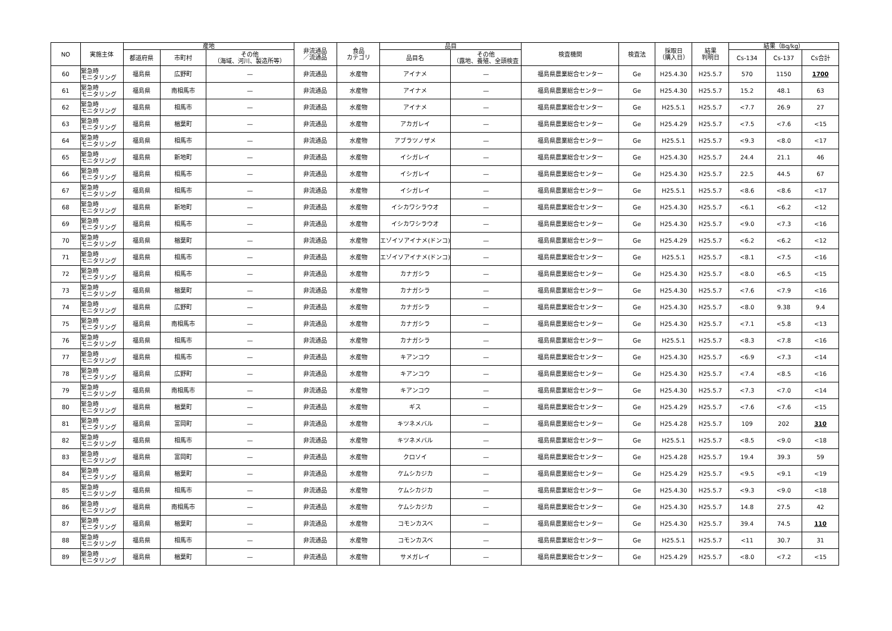| NO | 実施主体 | 産地 | | | 非流通品 ／流通品 | 食品 カテゴリ | 品目 | | 検査機関 | 検査法 | 採取日 （購入日） | 結果 判明日 | 結果（Bq/kg） | | |
| --- | --- | --- | --- | --- | --- | --- | --- | --- | --- | --- | --- | --- | --- | --- | --- |
| | | 都道府県 | 市町村 | その他 （海域、河川、製造所等） | | | 品目名 | その他 （露地、養殖、全頭検査 | | | | | Cs-134 | Cs-137 | Cs合計 |
| 60 | 緊急時 モニタリング | 福島県 | 広野町 | — | 非流通品 | 水産物 | アイナメ | — | 福島県農業総合センター | Ge | H25.4.30 | H25.5.7 | 570 | 1150 | 1700 |
| 61 | 緊急時 モニタリング | 福島県 | 南相馬市 | — | 非流通品 | 水産物 | アイナメ | — | 福島県農業総合センター | Ge | H25.4.30 | H25.5.7 | 15.2 | 48.1 | 63 |
| 62 | 緊急時 モニタリング | 福島県 | 相馬市 | — | 非流通品 | 水産物 | アイナメ | — | 福島県農業総合センター | Ge | H25.5.1 | H25.5.7 | <7.7 | 26.9 | 27 |
| 63 | 緊急時 モニタリング | 福島県 | 楢葉町 | — | 非流通品 | 水産物 | アカガレイ | — | 福島県農業総合センター | Ge | H25.4.29 | H25.5.7 | <7.5 | <7.6 | <15 |
| 64 | 緊急時 モニタリング | 福島県 | 相馬市 | — | 非流通品 | 水産物 | アブラツノザメ | — | 福島県農業総合センター | Ge | H25.5.1 | H25.5.7 | <9.3 | <8.0 | <17 |
| 65 | 緊急時 モニタリング | 福島県 | 新地町 | — | 非流通品 | 水産物 | イシガレイ | — | 福島県農業総合センター | Ge | H25.4.30 | H25.5.7 | 24.4 | 21.1 | 46 |
| 66 | 緊急時 モニタリング | 福島県 | 相馬市 | — | 非流通品 | 水産物 | イシガレイ | — | 福島県農業総合センター | Ge | H25.4.30 | H25.5.7 | 22.5 | 44.5 | 67 |
| 67 | 緊急時 モニタリング | 福島県 | 相馬市 | — | 非流通品 | 水産物 | イシガレイ | — | 福島県農業総合センター | Ge | H25.5.1 | H25.5.7 | <8.6 | <8.6 | <17 |
| 68 | 緊急時 モニタリング | 福島県 | 新地町 | — | 非流通品 | 水産物 | イシカワシラウオ | — | 福島県農業総合センター | Ge | H25.4.30 | H25.5.7 | <6.1 | <6.2 | <12 |
| 69 | 緊急時 モニタリング | 福島県 | 相馬市 | — | 非流通品 | 水産物 | イシカワシラウオ | — | 福島県農業総合センター | Ge | H25.4.30 | H25.5.7 | <9.0 | <7.3 | <16 |
| 70 | 緊急時 モニタリング | 福島県 | 楢葉町 | — | 非流通品 | 水産物 | エゾイソアイナメ(ドンコ) | — | 福島県農業総合センター | Ge | H25.4.29 | H25.5.7 | <6.2 | <6.2 | <12 |
| 71 | 緊急時 モニタリング | 福島県 | 相馬市 | — | 非流通品 | 水産物 | エゾイソアイナメ(ドンコ) | — | 福島県農業総合センター | Ge | H25.5.1 | H25.5.7 | <8.1 | <7.5 | <16 |
| 72 | 緊急時 モニタリング | 福島県 | 相馬市 | — | 非流通品 | 水産物 | カナガシラ | — | 福島県農業総合センター | Ge | H25.4.30 | H25.5.7 | <8.0 | <6.5 | <15 |
| 73 | 緊急時 モニタリング | 福島県 | 楢葉町 | — | 非流通品 | 水産物 | カナガシラ | — | 福島県農業総合センター | Ge | H25.4.30 | H25.5.7 | <7.6 | <7.9 | <16 |
| 74 | 緊急時 モニタリング | 福島県 | 広野町 | — | 非流通品 | 水産物 | カナガシラ | — | 福島県農業総合センター | Ge | H25.4.30 | H25.5.7 | <8.0 | 9.38 | 9.4 |
| 75 | 緊急時 モニタリング | 福島県 | 南相馬市 | — | 非流通品 | 水産物 | カナガシラ | — | 福島県農業総合センター | Ge | H25.4.30 | H25.5.7 | <7.1 | <5.8 | <13 |
| 76 | 緊急時 モニタリング | 福島県 | 相馬市 | — | 非流通品 | 水産物 | カナガシラ | — | 福島県農業総合センター | Ge | H25.5.1 | H25.5.7 | <8.3 | <7.8 | <16 |
| 77 | 緊急時 モニタリング | 福島県 | 相馬市 | — | 非流通品 | 水産物 | キアンコウ | — | 福島県農業総合センター | Ge | H25.4.30 | H25.5.7 | <6.9 | <7.3 | <14 |
| 78 | 緊急時 モニタリング | 福島県 | 広野町 | — | 非流通品 | 水産物 | キアンコウ | — | 福島県農業総合センター | Ge | H25.4.30 | H25.5.7 | <7.4 | <8.5 | <16 |
| 79 | 緊急時 モニタリング | 福島県 | 南相馬市 | — | 非流通品 | 水産物 | キアンコウ | — | 福島県農業総合センター | Ge | H25.4.30 | H25.5.7 | <7.3 | <7.0 | <14 |
| 80 | 緊急時 モニタリング | 福島県 | 楢葉町 | — | 非流通品 | 水産物 | ギス | — | 福島県農業総合センター | Ge | H25.4.29 | H25.5.7 | <7.6 | <7.6 | <15 |
| 81 | 緊急時 モニタリング | 福島県 | 富岡町 | — | 非流通品 | 水産物 | キツネメバル | — | 福島県農業総合センター | Ge | H25.4.28 | H25.5.7 | 109 | 202 | 310 |
| 82 | 緊急時 モニタリング | 福島県 | 相馬市 | — | 非流通品 | 水産物 | キツネメバル | — | 福島県農業総合センター | Ge | H25.5.1 | H25.5.7 | <8.5 | <9.0 | <18 |
| 83 | 緊急時 モニタリング | 福島県 | 富岡町 | — | 非流通品 | 水産物 | クロソイ | — | 福島県農業総合センター | Ge | H25.4.28 | H25.5.7 | 19.4 | 39.3 | 59 |
| 84 | 緊急時 モニタリング | 福島県 | 楢葉町 | — | 非流通品 | 水産物 | ケムシカジカ | — | 福島県農業総合センター | Ge | H25.4.29 | H25.5.7 | <9.5 | <9.1 | <19 |
| 85 | 緊急時 モニタリング | 福島県 | 相馬市 | — | 非流通品 | 水産物 | ケムシカジカ | — | 福島県農業総合センター | Ge | H25.4.30 | H25.5.7 | <9.3 | <9.0 | <18 |
| 86 | 緊急時 モニタリング | 福島県 | 南相馬市 | — | 非流通品 | 水産物 | ケムシカジカ | — | 福島県農業総合センター | Ge | H25.4.30 | H25.5.7 | 14.8 | 27.5 | 42 |
| 87 | 緊急時 モニタリング | 福島県 | 楢葉町 | — | 非流通品 | 水産物 | コモンカスベ | — | 福島県農業総合センター | Ge | H25.4.30 | H25.5.7 | 39.4 | 74.5 | 110 |
| 88 | 緊急時 モニタリング | 福島県 | 相馬市 | — | 非流通品 | 水産物 | コモンカスベ | — | 福島県農業総合センター | Ge | H25.5.1 | H25.5.7 | <11 | 30.7 | 31 |
| 89 | 緊急時 モニタリング | 福島県 | 楢葉町 | — | 非流通品 | 水産物 | サメガレイ | — | 福島県農業総合センター | Ge | H25.4.29 | H25.5.7 | <8.0 | <7.2 | <15 |